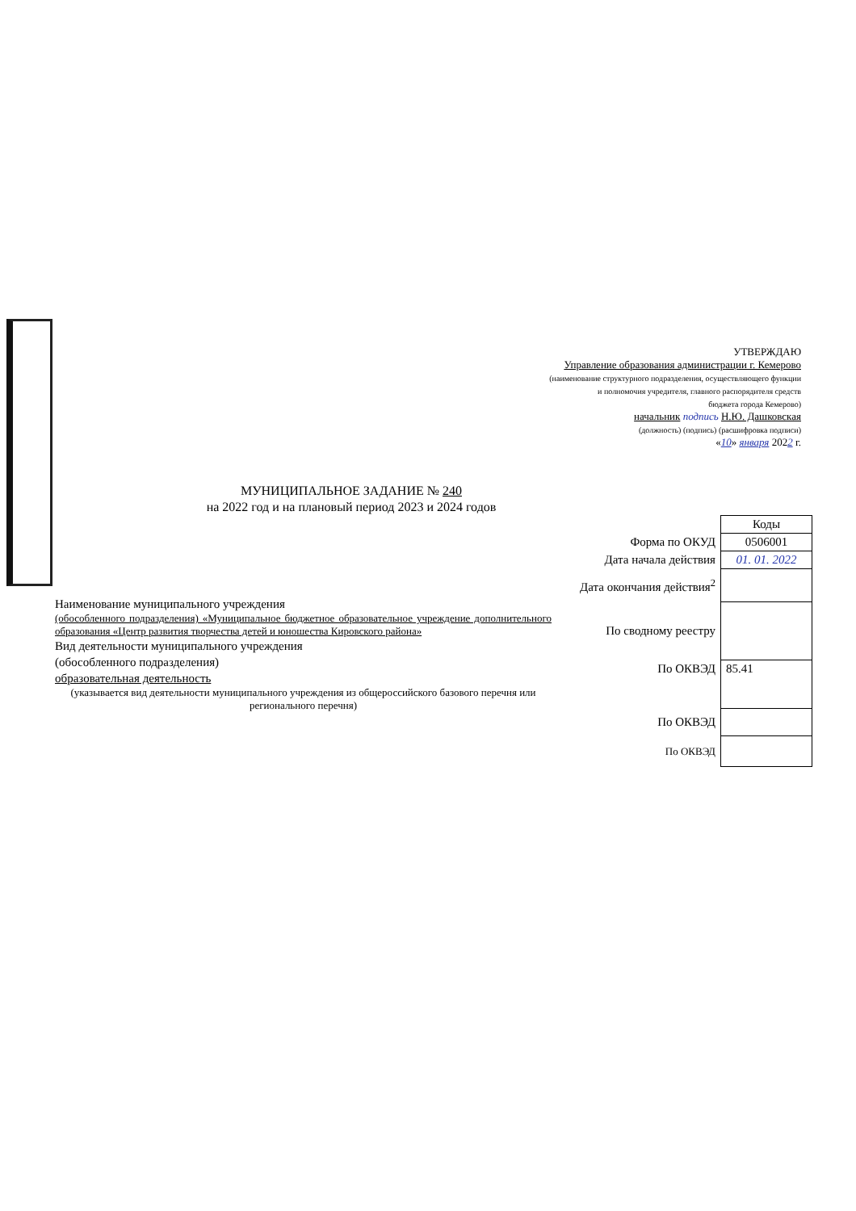УТВЕРЖДАЮ
Управление образования администрации г. Кемерово
(наименование структурного подразделения, осуществляющего функции
и полномочия учредителя, главного распорядителя средств
бюджета города Кемерово)
начальник подпись Н.Ю. Дашковская
(должность) (подпись) (расшифровка подписи)
«10» января 2022 г.
МУНИЦИПАЛЬНОЕ ЗАДАНИЕ № 240
на 2022 год и на плановый период 2023 и 2024 годов
| | Коды |
| Форма по ОКУД | 0506001 |
| Дата начала действия | 01. 01. 2022 |
| Дата окончания действия<sup>2</sup> | |
| По сводному реестру | |
| По ОКВЭД | 85.41 |
| По ОКВЭД | |
| По ОКВЭД | |
Наименование муниципального учреждения
(обособленного подразделения) «Муниципальное бюджетное образовательное учреждение дополнительного образования «Центр развития творчества детей и юношества Кировского района»
Вид деятельности муниципального учреждения
(обособленного подразделения)
образовательная деятельность
(указывается вид деятельности муниципального учреждения из общероссийского базового перечня или регионального перечня)